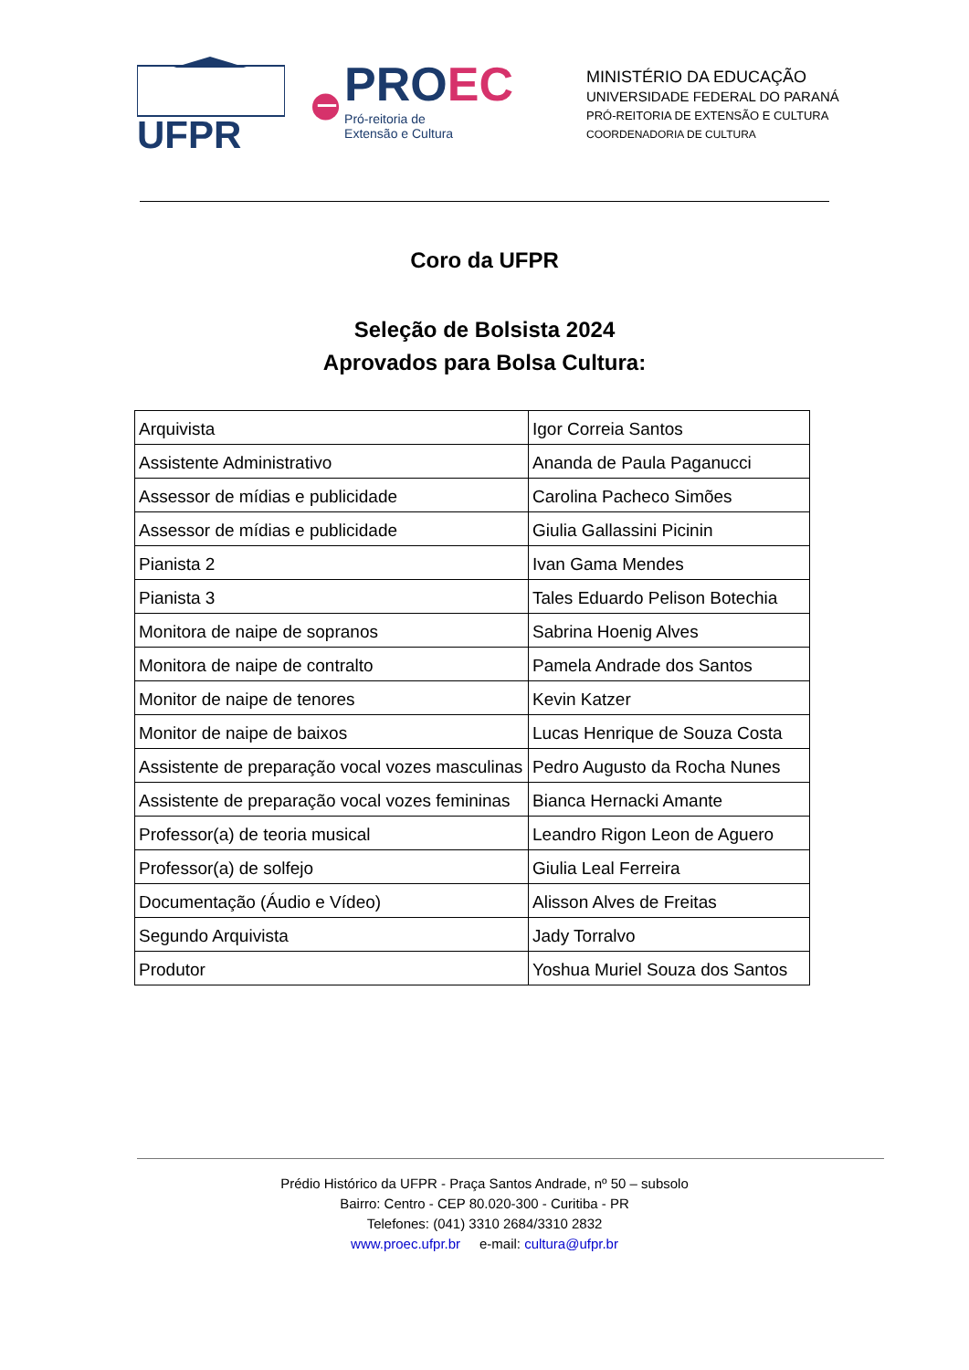UFPR
PROEC
Pró-reitoria de
Extensão e Cultura
MINISTÉRIO DA EDUCAÇÃO
UNIVERSIDADE FEDERAL DO PARANÁ
PRÓ-REITORIA DE EXTENSÃO E CULTURA
COORDENADORIA DE CULTURA
Coro da UFPR
Seleção de Bolsista 2024
Aprovados para Bolsa Cultura:
| Arquivista | Igor Correia Santos |
| Assistente Administrativo | Ananda de Paula Paganucci |
| Assessor de mídias e publicidade | Carolina Pacheco Simões |
| Assessor de mídias e publicidade | Giulia Gallassini Picinin |
| Pianista 2 | Ivan Gama Mendes |
| Pianista 3 | Tales Eduardo Pelison Botechia |
| Monitora de naipe de sopranos | Sabrina Hoenig Alves |
| Monitora de naipe de contralto | Pamela Andrade dos Santos |
| Monitor de naipe de tenores | Kevin Katzer |
| Monitor de naipe de baixos | Lucas Henrique de Souza Costa |
| Assistente de preparação vocal vozes masculinas | Pedro Augusto da Rocha Nunes |
| Assistente de preparação vocal vozes femininas | Bianca Hernacki Amante |
| Professor(a) de teoria musical | Leandro Rigon Leon de Aguero |
| Professor(a) de solfejo | Giulia Leal Ferreira |
| Documentação (Áudio e Vídeo) | Alisson Alves de Freitas |
| Segundo Arquivista | Jady Torralvo |
| Produtor | Yoshua Muriel Souza dos Santos |
Prédio Histórico da UFPR - Praça Santos Andrade, nº 50 – subsolo
Bairro: Centro - CEP 80.020-300 - Curitiba - PR
Telefones: (041) 3310 2684/3310 2832
www.proec.ufpr.br e-mail: cultura@ufpr.br